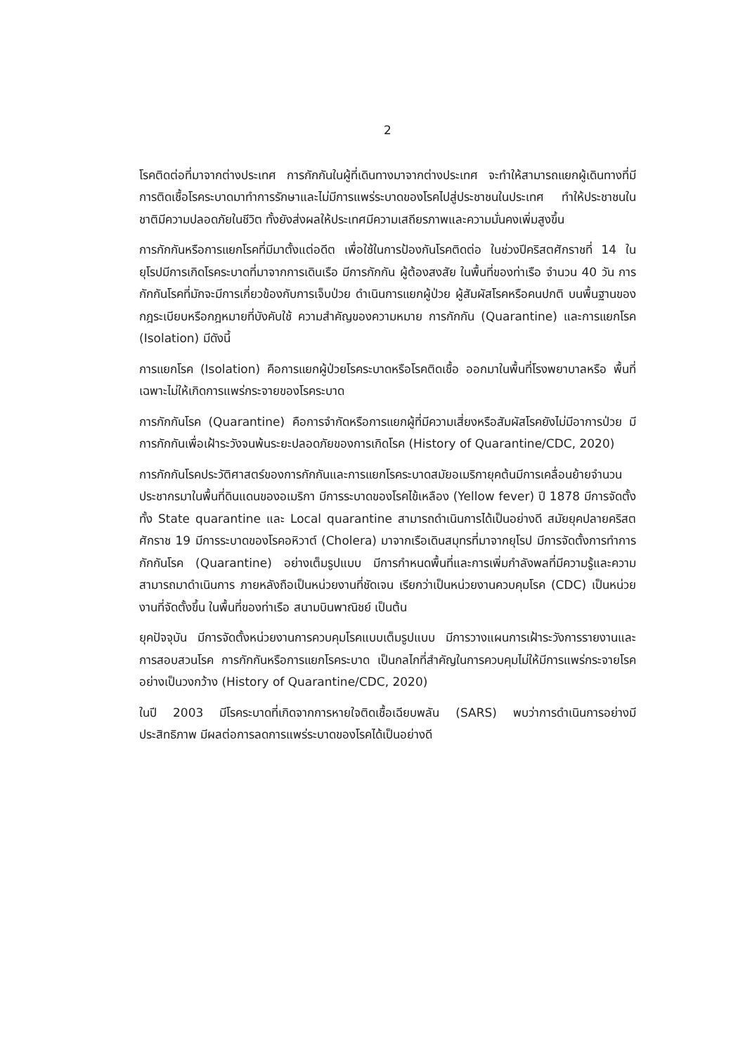2
โรคติดต่อที่มาจากต่างประเทศ การกักกันในผู้ที่เดินทางมาจากต่างประเทศ จะทำให้สามารถแยกผู้เดินทางที่มีการติดเชื้อโรคระบาดมาทำการรักษาและไม่มีการแพร่ระบาดของโรคไปสู่ประชาชนในประเทศ ทำให้ประชาชนในชาติมีความปลอดภัยในชีวิต ทั้งยังส่งผลให้ประเทศมีความเสถียรภาพและความมั่นคงเพิ่มสูงขึ้น
การกักกันหรือการแยกโรคที่มีมาตั้งแต่อดีต เพื่อใช้ในการป้องกันโรคติดต่อ ในช่วงปีคริสตศักราชที่ 14 ในยุโรปมีการเกิดโรคระบาดที่มาจากการเดินเรือ มีการกักกัน ผู้ต้องสงสัย ในพื้นที่ของท่าเรือ จำนวน 40 วัน การกักกันโรคที่มักจะมีการเกี่ยวข้องกับการเจ็บป่วย ดำเนินการแยกผู้ป่วย ผู้สัมผัสโรคหรือคนปกติ บนพื้นฐานของกฎระเบียบหรือกฎหมายที่บังคับใช้ ความสำคัญของความหมาย การกักกัน (Quarantine) และการแยกโรค (Isolation) มีดังนี้
การแยกโรค (Isolation) คือการแยกผู้ป่วยโรคระบาดหรือโรคติดเชื้อ ออกมาในพื้นที่โรงพยาบาลหรือ พื้นที่เฉพาะไม่ให้เกิดการแพร่กระจายของโรคระบาด
การกักกันโรค (Quarantine) คือการจำกัดหรือการแยกผู้ที่มีความเสี่ยงหรือสัมผัสโรคยังไม่มีอาการป่วย มีการกักกันเพื่อเฝ้าระวังจนพ้นระยะปลอดภัยของการเกิดโรค (History of Quarantine/CDC, 2020)
การกักกันโรคประวัติศาสตร์ของการกักกันและการแยกโรคระบาดสมัยอเมริกายุคต้นมีการเคลื่อนย้ายจำนวนประชากรมาในพื้นที่ดินแดนของอเมริกา มีการระบาดของโรคไข้เหลือง (Yellow fever) ปี 1878 มีการจัดตั้งทั้ง State quarantine และ Local quarantine สามารถดำเนินการได้เป็นอย่างดี สมัยยุคปลายคริสตศักราช 19 มีการระบาดของโรคอหิวาต์ (Cholera) มาจากเรือเดินสมุทรที่มาจากยุโรป มีการจัดตั้งการทำการกักกันโรค (Quarantine) อย่างเต็มรูปแบบ มีการกำหนดพื้นที่และการเพิ่มกำลังพลที่มีความรู้และความสามารถมาดำเนินการ ภายหลังถือเป็นหน่วยงานที่ชัดเจน เรียกว่าเป็นหน่วยงานควบคุมโรค (CDC) เป็นหน่วยงานที่จัดตั้งขึ้น ในพื้นที่ของท่าเรือ สนามบินพาณิชย์ เป็นต้น
ยุคปัจจุบัน มีการจัดตั้งหน่วยงานการควบคุมโรคแบบเต็มรูปแบบ มีการวางแผนการเฝ้าระวังการรายงานและการสอบสวนโรค การกักกันหรือการแยกโรคระบาด เป็นกลไกที่สำคัญในการควบคุมไม่ให้มีการแพร่กระจายโรคอย่างเป็นวงกว้าง (History of Quarantine/CDC, 2020)
ในปี 2003 มีโรคระบาดที่เกิดจากการหายใจติดเชื้อเฉียบพลัน (SARS) พบว่าการดำเนินการอย่างมีประสิทธิภาพ มีผลต่อการลดการแพร่ระบาดของโรคได้เป็นอย่างดี